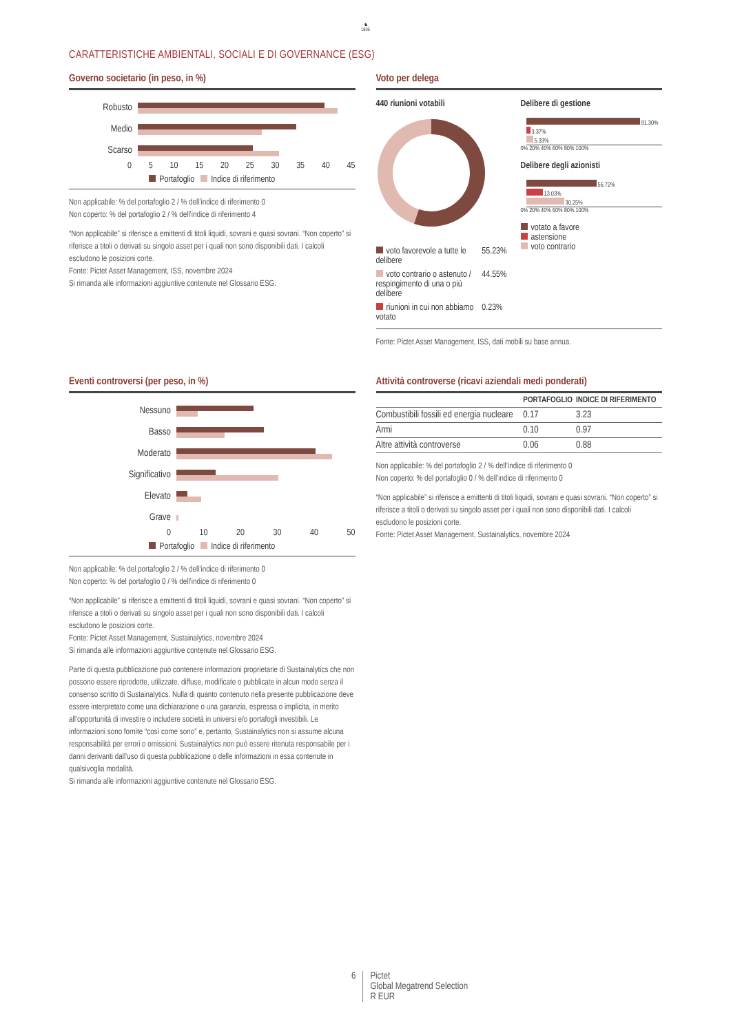♞
1805
CARATTERISTICHE AMBIENTALI, SOCIALI E DI GOVERNANCE (ESG)
Governo societario (in peso, in %)
Robusto
Medio
Scarso
0 5 10 15 20 25 30 35 40 45
Portafoglio Indice di riferimento
Non applicabile: % del portafoglio 2 / % dell’indice di riferimento 0
Non coperto: % del portafoglio 2 / % dell’indice di riferimento 4
“Non applicabile” si riferisce a emittenti di titoli liquidi, sovrani e quasi sovrani. “Non coperto” si riferisce a titoli o derivati su singolo asset per i quali non sono disponibili dati. I calcoli escludono le posizioni corte.
Fonte: Pictet Asset Management, ISS, novembre 2024
Si rimanda alle informazioni aggiuntive contenute nel Glossario ESG.
Voto per delega
440 riunioni votabili
| voto favorevole a tutte le delibere | 55.23% |
| voto contrario o astenuto / respingimento di una o più delibere | 44.55% |
| riunioni in cui non abbiamo votato | 0.23% |
Delibere di gestione
91.30%
3.37%
5.33%
0% 20% 40% 60% 80% 100%
Delibere degli azionisti
56.72%
13.03%
30.25%
0% 20% 40% 60% 80% 100%
votato a favore
astensione
voto contrario
Fonte: Pictet Asset Management, ISS, dati mobili su base annua.
Eventi controversi (per peso, in %)
Nessuno
Basso
Moderato
Significativo
Elevato
Grave
0 10 20 30 40 50
Portafoglio Indice di riferimento
Non applicabile: % del portafoglio 2 / % dell’indice di riferimento 0
Non coperto: % del portafoglio 0 / % dell’indice di riferimento 0
“Non applicabile” si riferisce a emittenti di titoli liquidi, sovrani e quasi sovrani. “Non coperto” si riferisce a titoli o derivati su singolo asset per i quali non sono disponibili dati. I calcoli escludono le posizioni corte.
Fonte: Pictet Asset Management, Sustainalytics, novembre 2024
Si rimanda alle informazioni aggiuntive contenute nel Glossario ESG.
Parte di questa pubblicazione può contenere informazioni proprietarie di Sustainalytics che non possono essere riprodotte, utilizzate, diffuse, modificate o pubblicate in alcun modo senza il consenso scritto di Sustainalytics. Nulla di quanto contenuto nella presente pubblicazione deve essere interpretato come una dichiarazione o una garanzia, espressa o implicita, in merito all’opportunità di investire o includere società in universi e/o portafogli investibili. Le informazioni sono fornite “così come sono” e, pertanto, Sustainalytics non si assume alcuna responsabilità per errori o omissioni. Sustainalytics non può essere ritenuta responsabile per i danni derivanti dall’uso di questa pubblicazione o delle informazioni in essa contenute in qualsivoglia modalità.
Si rimanda alle informazioni aggiuntive contenute nel Glossario ESG.
Attività controverse (ricavi aziendali medi ponderati)
| | PORTAFOGLIO | INDICE DI RIFERIMENTO |
| --- | --- | --- |
| Combustibili fossili ed energia nucleare | 0.17 | 3.23 |
| Armi | 0.10 | 0.97 |
| Altre attività controverse | 0.06 | 0.88 |
Non applicabile: % del portafoglio 2 / % dell’indice di riferimento 0
Non coperto: % del portafoglio 0 / % dell’indice di riferimento 0
“Non applicabile” si riferisce a emittenti di titoli liquidi, sovrani e quasi sovrani. “Non coperto” si riferisce a titoli o derivati su singolo asset per i quali non sono disponibili dati. I calcoli escludono le posizioni corte.
Fonte: Pictet Asset Management, Sustainalytics, novembre 2024
6 Pictet
Global Megatrend Selection
R EUR